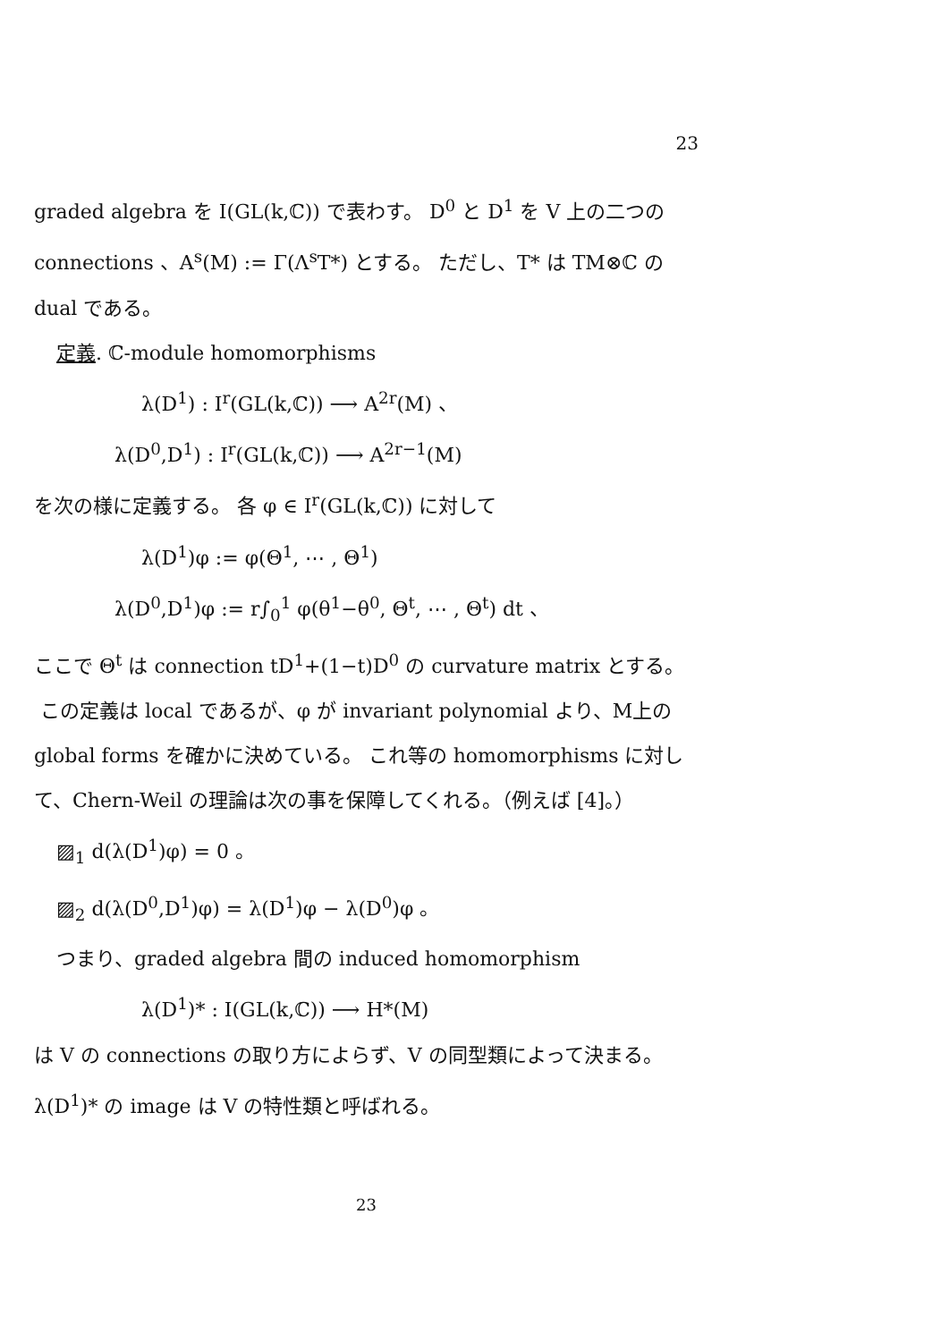23
graded algebra を I(GL(k,ℂ)) で表わす。 D<sup>0</sup> と D<sup>1</sup> を V 上の二つの connections 、A<sup>s</sup>(M) := Γ(Λ<sup>s</sup>T*) とする。 ただし、T* は TM⊗ℂ の dual である。
定義. ℂ-module homomorphisms
λ(D<sup>1</sup>) : I<sup>r</sup>(GL(k,ℂ)) ⟶ A<sup>2r</sup>(M) 、
λ(D<sup>0</sup>,D<sup>1</sup>) : I<sup>r</sup>(GL(k,ℂ)) ⟶ A<sup>2r−1</sup>(M)
を次の様に定義する。 各 φ ∈ I<sup>r</sup>(GL(k,ℂ)) に対して
λ(D<sup>1</sup>)φ := φ(Θ<sup>1</sup>, ⋯ , Θ<sup>1</sup>)
λ(D<sup>0</sup>,D<sup>1</sup>)φ := r∫<sub>0</sub><sup>1</sup> φ(θ<sup>1</sup>−θ<sup>0</sup>, Θ<sup>t</sup>, ⋯ , Θ<sup>t</sup>) dt 、
ここで Θ<sup>t</sup> は connection tD<sup>1</sup>+(1−t)D<sup>0</sup> の curvature matrix とする。
この定義は local であるが、φ が invariant polynomial より、M上の global forms を確かに決めている。 これ等の homomorphisms に対して、Chern-Weil の理論は次の事を保障してくれる。（例えば [4]。）
▨<sub>1</sub> d(λ(D<sup>1</sup>)φ) = 0 。
▨<sub>2</sub> d(λ(D<sup>0</sup>,D<sup>1</sup>)φ) = λ(D<sup>1</sup>)φ − λ(D<sup>0</sup>)φ 。
つまり、graded algebra 間の induced homomorphism
λ(D<sup>1</sup>)* : I(GL(k,ℂ)) ⟶ H*(M)
は V の connections の取り方によらず、V の同型類によって決まる。 λ(D<sup>1</sup>)* の image は V の特性類と呼ばれる。
23